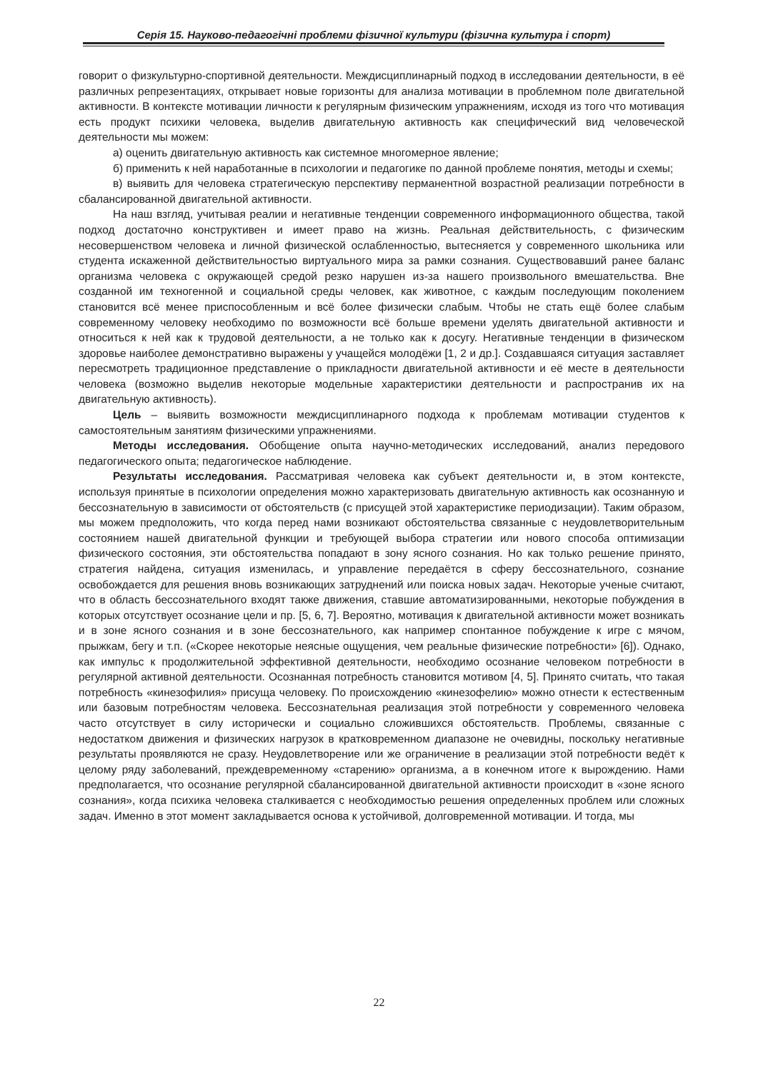Серія 15. Науково-педагогічні проблеми фізичної культури (фізична культура і спорт)
говорит о физкультурно-спортивной деятельности. Междисциплинарный подход в исследовании деятельности, в её различных репрезентациях, открывает новые горизонты для анализа мотивации в проблемном поле двигательной активности. В контексте мотивации личности к регулярным физическим упражнениям, исходя из того что мотивация есть продукт психики человека, выделив двигательную активность как специфический вид человеческой деятельности мы можем:
а) оценить двигательную активность как системное многомерное явление;
б) применить к ней наработанные в психологии и педагогике по данной проблеме понятия, методы и схемы;
в) выявить для человека стратегическую перспективу перманентной возрастной реализации потребности в сбалансированной двигательной активности.
На наш взгляд, учитывая реалии и негативные тенденции современного информационного общества, такой подход достаточно конструктивен и имеет право на жизнь. Реальная действительность, с физическим несовершенством человека и личной физической ослабленностью, вытесняется у современного школьника или студента искаженной действительностью виртуального мира за рамки сознания. Существовавший ранее баланс организма человека с окружающей средой резко нарушен из-за нашего произвольного вмешательства. Вне созданной им техногенной и социальной среды человек, как животное, с каждым последующим поколением становится всё менее приспособленным и всё более физически слабым. Чтобы не стать ещё более слабым современному человеку необходимо по возможности всё больше времени уделять двигательной активности и относиться к ней как к трудовой деятельности, а не только как к досугу. Негативные тенденции в физическом здоровье наиболее демонстративно выражены у учащейся молодёжи [1, 2 и др.]. Создавшаяся ситуация заставляет пересмотреть традиционное представление о прикладности двигательной активности и её месте в деятельности человека (возможно выделив некоторые модельные характеристики деятельности и распространив их на двигательную активность).
Цель – выявить возможности междисциплинарного подхода к проблемам мотивации студентов к самостоятельным занятиям физическими упражнениями.
Методы исследования. Обобщение опыта научно-методических исследований, анализ передового педагогического опыта; педагогическое наблюдение.
Результаты исследования. Рассматривая человека как субъект деятельности и, в этом контексте, используя принятые в психологии определения можно характеризовать двигательную активность как осознанную и бессознательную в зависимости от обстоятельств (с присущей этой характеристике периодизации). Таким образом, мы можем предположить, что когда перед нами возникают обстоятельства связанные с неудовлетворительным состоянием нашей двигательной функции и требующей выбора стратегии или нового способа оптимизации физического состояния, эти обстоятельства попадают в зону ясного сознания. Но как только решение принято, стратегия найдена, ситуация изменилась, и управление передаётся в сферу бессознательного, сознание освобождается для решения вновь возникающих затруднений или поиска новых задач. Некоторые ученые считают, что в область бессознательного входят также движения, ставшие автоматизированными, некоторые побуждения в которых отсутствует осознание цели и пр. [5, 6, 7]. Вероятно, мотивация к двигательной активности может возникать и в зоне ясного сознания и в зоне бессознательного, как например спонтанное побуждение к игре с мячом, прыжкам, бегу и т.п. («Скорее некоторые неясные ощущения, чем реальные физические потребности» [6]). Однако, как импульс к продолжительной эффективной деятельности, необходимо осознание человеком потребности в регулярной активной деятельности. Осознанная потребность становится мотивом [4, 5]. Принято считать, что такая потребность «кинезофилия» присуща человеку. По происхождению «кинезофелию» можно отнести к естественным или базовым потребностям человека. Бессознательная реализация этой потребности у современного человека часто отсутствует в силу исторически и социально сложившихся обстоятельств. Проблемы, связанные с недостатком движения и физических нагрузок в кратковременном диапазоне не очевидны, поскольку негативные результаты проявляются не сразу. Неудовлетворение или же ограничение в реализации этой потребности ведёт к целому ряду заболеваний, преждевременному «старению» организма, а в конечном итоге к вырождению. Нами предполагается, что осознание регулярной сбалансированной двигательной активности происходит в «зоне ясного сознания», когда психика человека сталкивается с необходимостью решения определенных проблем или сложных задач. Именно в этот момент закладывается основа к устойчивой, долговременной мотивации. И тогда, мы
22